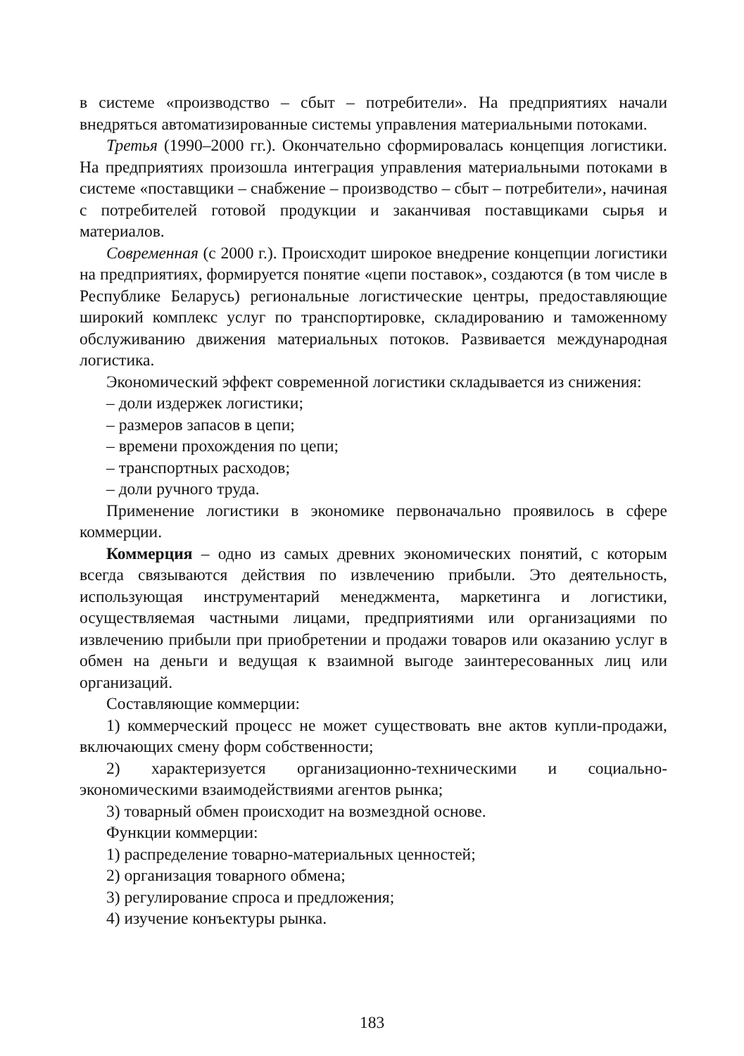в системе «производство – сбыт – потребители». На предприятиях начали внедряться автоматизированные системы управления материальными потоками.
Третья (1990–2000 гг.). Окончательно сформировалась концепция логистики. На предприятиях произошла интеграция управления материальными потоками в системе «поставщики – снабжение – производство – сбыт – потребители», начиная с потребителей готовой продукции и заканчивая поставщиками сырья и материалов.
Современная (с 2000 г.). Происходит широкое внедрение концепции логистики на предприятиях, формируется понятие «цепи поставок», создаются (в том числе в Республике Беларусь) региональные логистические центры, предоставляющие широкий комплекс услуг по транспортировке, складированию и таможенному обслуживанию движения материальных потоков. Развивается международная логистика.
Экономический эффект современной логистики складывается из снижения:
– доли издержек логистики;
– размеров запасов в цепи;
– времени прохождения по цепи;
– транспортных расходов;
– доли ручного труда.
Применение логистики в экономике первоначально проявилось в сфере коммерции.
Коммерция – одно из самых древних экономических понятий, с которым всегда связываются действия по извлечению прибыли. Это деятельность, использующая инструментарий менеджмента, маркетинга и логистики, осуществляемая частными лицами, предприятиями или организациями по извлечению прибыли при приобретении и продажи товаров или оказанию услуг в обмен на деньги и ведущая к взаимной выгоде заинтересованных лиц или организаций.
Составляющие коммерции:
1) коммерческий процесс не может существовать вне актов купли-продажи, включающих смену форм собственности;
2) характеризуется организационно-техническими и социально-экономическими взаимодействиями агентов рынка;
3) товарный обмен происходит на возмездной основе.
Функции коммерции:
1) распределение товарно-материальных ценностей;
2) организация товарного обмена;
3) регулирование спроса и предложения;
4) изучение конъектуры рынка.
183